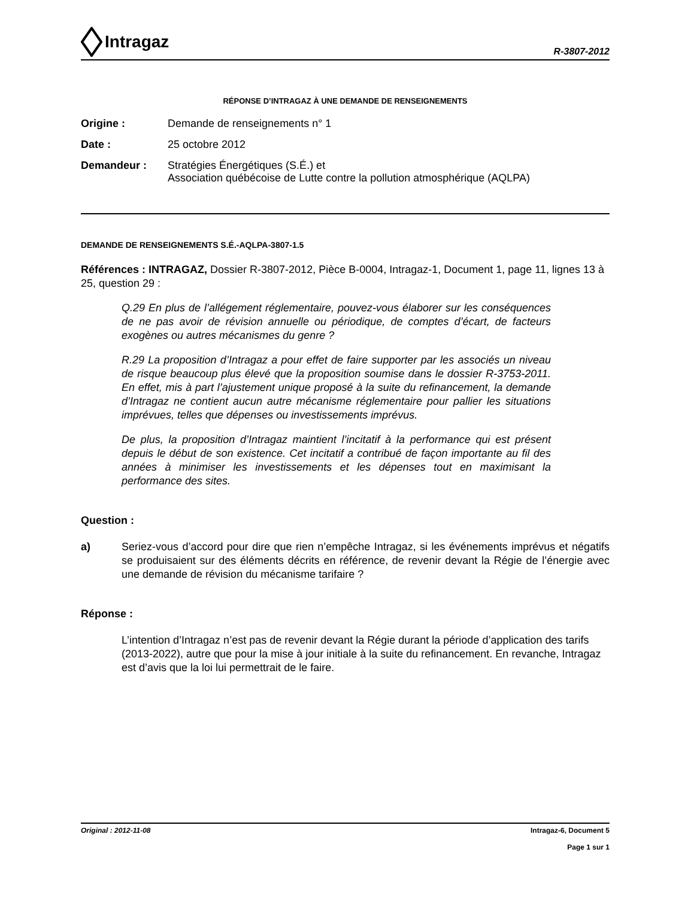Intragaz
R-3807-2012
RÉPONSE D’INTRAGAZ À UNE DEMANDE DE RENSEIGNEMENTS
Origine : Demande de renseignements n° 1
Date : 25 octobre 2012
Demandeur : Stratégies Énergétiques (S.É.) et
Association québécoise de Lutte contre la pollution atmosphérique (AQLPA)
DEMANDE DE RENSEIGNEMENTS S.É.-AQLPA-3807-1.5
Références : INTRAGAZ, Dossier R-3807-2012, Pièce B-0004, Intragaz-1, Document 1, page 11, lignes 13 à 25, question 29 :
Q.29 En plus de l’allégement réglementaire, pouvez-vous élaborer sur les conséquences de ne pas avoir de révision annuelle ou périodique, de comptes d’écart, de facteurs exogènes ou autres mécanismes du genre ?
R.29 La proposition d’Intragaz a pour effet de faire supporter par les associés un niveau de risque beaucoup plus élevé que la proposition soumise dans le dossier R-3753-2011. En effet, mis à part l’ajustement unique proposé à la suite du refinancement, la demande d’Intragaz ne contient aucun autre mécanisme réglementaire pour pallier les situations imprévues, telles que dépenses ou investissements imprévus.
De plus, la proposition d’Intragaz maintient l’incitatif à la performance qui est présent depuis le début de son existence. Cet incitatif a contribué de façon importante au fil des années à minimiser les investissements et les dépenses tout en maximisant la performance des sites.
Question :
a) Seriez-vous d’accord pour dire que rien n’empêche Intragaz, si les événements imprévus et négatifs se produisaient sur des éléments décrits en référence, de revenir devant la Régie de l’énergie avec une demande de révision du mécanisme tarifaire ?
Réponse :
L’intention d’Intragaz n’est pas de revenir devant la Régie durant la période d’application des tarifs (2013-2022), autre que pour la mise à jour initiale à la suite du refinancement. En revanche, Intragaz est d’avis que la loi lui permettrait de le faire.
Original : 2012-11-08 Intragaz-6, Document 5
Page 1 sur 1